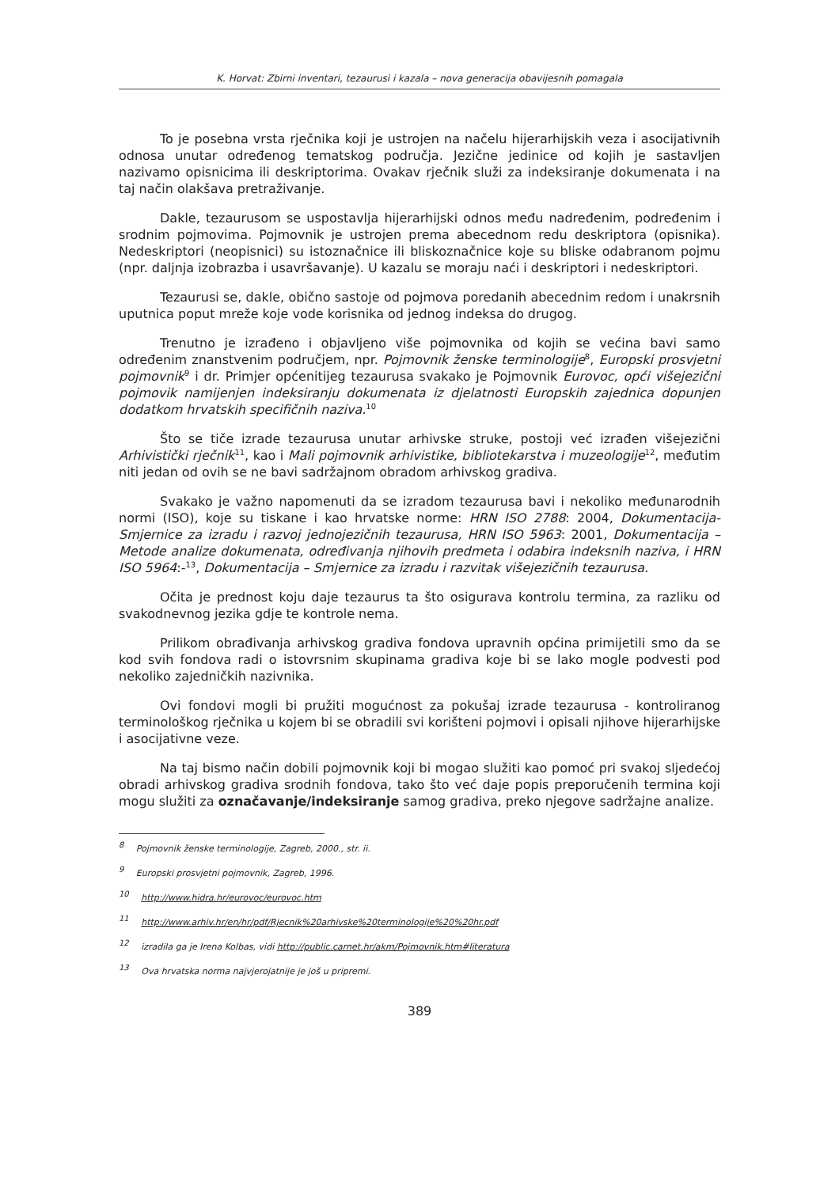K. Horvat: Zbirni inventari, tezaurusi i kazala – nova generacija obavijesnih pomagala
To je posebna vrsta rječnika koji je ustrojen na načelu hijerarhijskih veza i asocijativnih odnosa unutar određenog tematskog područja. Jezične jedinice od kojih je sastavljen nazivamo opisnicima ili deskriptorima. Ovakav rječnik služi za indeksiranje dokumenata i na taj način olakšava pretraživanje.
Dakle, tezaurusom se uspostavlja hijerarhijski odnos među nadređenim, podređenim i srodnim pojmovima. Pojmovnik je ustrojen prema abecednom redu deskriptora (opisnika). Nedeskriptori (neopisnici) su istoznačnice ili bliskoznačnice koje su bliske odabranom pojmu (npr. daljnja izobrazba i usavršavanje). U kazalu se moraju naći i deskriptori i nedeskriptori.
Tezaurusi se, dakle, obično sastoje od pojmova poredanih abecednim redom i unakrsnih uputnica poput mreže koje vode korisnika od jednog indeksa do drugog.
Trenutno je izrađeno i objavljeno više pojmovnika od kojih se većina bavi samo određenim znanstvenim područjem, npr. Pojmovnik ženske terminologije<sup>8</sup>, Europski prosvjetni pojmovnik<sup>9</sup> i dr. Primjer općenitijeg tezaurusa svakako je Pojmovnik Eurovoc, opći višejezični pojmovik namijenjen indeksiranju dokumenata iz djelatnosti Europskih zajednica dopunjen dodatkom hrvatskih specifičnih naziva.<sup>10</sup>
Što se tiče izrade tezaurusa unutar arhivske struke, postoji već izrađen višejezični Arhivistički rječnik<sup>11</sup>, kao i Mali pojmovnik arhivistike, bibliotekarstva i muzeologije<sup>12</sup>, međutim niti jedan od ovih se ne bavi sadržajnom obradom arhivskog gradiva.
Svakako je važno napomenuti da se izradom tezaurusa bavi i nekoliko međunarodnih normi (ISO), koje su tiskane i kao hrvatske norme: HRN ISO 2788: 2004, Dokumentacija- Smjernice za izradu i razvoj jednojezičnih tezaurusa, HRN ISO 5963: 2001, Dokumentacija – Metode analize dokumenata, određivanja njihovih predmeta i odabira indeksnih naziva, i HRN ISO 5964:-<sup>13</sup>, Dokumentacija – Smjernice za izradu i razvitak višejezičnih tezaurusa.
Očita je prednost koju daje tezaurus ta što osigurava kontrolu termina, za razliku od svakodnevnog jezika gdje te kontrole nema.
Prilikom obrađivanja arhivskog gradiva fondova upravnih općina primijetili smo da se kod svih fondova radi o istovrsnim skupinama gradiva koje bi se lako mogle podvesti pod nekoliko zajedničkih nazivnika.
Ovi fondovi mogli bi pružiti mogućnost za pokušaj izrade tezaurusa - kontroliranog terminološkog rječnika u kojem bi se obradili svi korišteni pojmovi i opisali njihove hijerarhijske i asocijativne veze.
Na taj bismo način dobili pojmovnik koji bi mogao služiti kao pomoć pri svakoj sljedećoj obradi arhivskog gradiva srodnih fondova, tako što već daje popis preporučenih termina koji mogu služiti za označavanje/indeksiranje samog gradiva, preko njegove sadržajne analize.
<sup>8</sup> Pojmovnik ženske terminologije, Zagreb, 2000., str. ii.
<sup>9</sup> Europski prosvjetni pojmovnik, Zagreb, 1996.
<sup>10</sup> http://www.hidra.hr/eurovoc/eurovoc.htm
<sup>11</sup> http://www.arhiv.hr/en/hr/pdf/Rjecnik%20arhivske%20terminologije%20%20hr.pdf
<sup>12</sup> izradila ga je Irena Kolbas, vidi http://public.carnet.hr/akm/Pojmovnik.htm#literatura
<sup>13</sup> Ova hrvatska norma najvjerojatnije je još u pripremi.
389